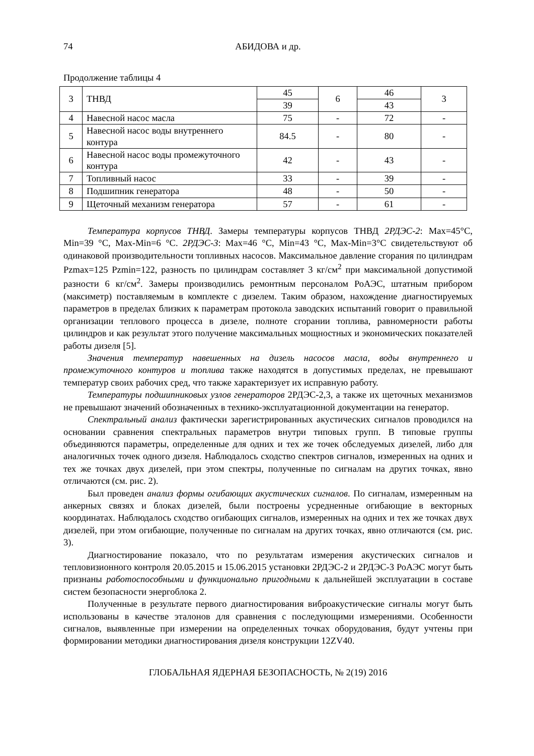74 АБИДОВА и др.
Продолжение таблицы 4
| 3 | ТНВД | 45 | 6 | 46 | 3 |
| | | 39 | | 43 | |
| 4 | Навесной насос масла | 75 | - | 72 | - |
| 5 | Навесной насос воды внутреннего контура | 84.5 | - | 80 | - |
| 6 | Навесной насос воды промежуточного контура | 42 | - | 43 | - |
| 7 | Топливный насос | 33 | - | 39 | - |
| 8 | Подшипник генератора | 48 | - | 50 | - |
| 9 | Щеточный механизм генератора | 57 | - | 61 | - |
Температура корпусов ТНВД. Замеры температуры корпусов ТНВД 2РДЭС-2: Max=45°C, Min=39 °C, Max-Min=6 °C. 2РДЭС-3: Max=46 °C, Min=43 °C, Max-Min=3°C свидетельствуют об одинаковой производительности топливных насосов. Максимальное давление сгорания по цилиндрам Pzmax=125 Pzmin=122, разность по цилиндрам составляет 3 кг/см<sup>2</sup> при максимальной допустимой разности 6 кг/см<sup>2</sup>. Замеры производились ремонтным персоналом РоАЭС, штатным прибором (максиметр) поставляемым в комплекте с дизелем. Таким образом, нахождение диагностируемых параметров в пределах близких к параметрам протокола заводских испытаний говорит о правильной организации теплового процесса в дизеле, полноте сгорании топлива, равномерности работы цилиндров и как результат этого получение максимальных мощностных и экономических показателей работы дизеля [5].
Значения температур навешенных на дизель насосов масла, воды внутреннего и промежуточного контуров и топлива также находятся в допустимых пределах, не превышают температур своих рабочих сред, что также характеризует их исправную работу.
Температуры подшипниковых узлов генераторов 2РДЭС-2,3, а также их щеточных механизмов не превышают значений обозначенных в технико-эксплуатационной документации на генератор.
Спектральный анализ фактически зарегистрированных акустических сигналов проводился на основании сравнения спектральных параметров внутри типовых групп. В типовые группы объединяются параметры, определенные для одних и тех же точек обследуемых дизелей, либо для аналогичных точек одного дизеля. Наблюдалось сходство спектров сигналов, измеренных на одних и тех же точках двух дизелей, при этом спектры, полученные по сигналам на других точках, явно отличаются (см. рис. 2).
Был проведен анализ формы огибающих акустических сигналов. По сигналам, измеренным на анкерных связях и блоках дизелей, были построены усредненные огибающие в векторных координатах. Наблюдалось сходство огибающих сигналов, измеренных на одних и тех же точках двух дизелей, при этом огибающие, полученные по сигналам на других точках, явно отличаются (см. рис. 3).
Диагностирование показало, что по результатам измерения акустических сигналов и тепловизионного контроля 20.05.2015 и 15.06.2015 установки 2РДЭС-2 и 2РДЭС-3 РоАЭС могут быть признаны работоспособными и функционально пригодными к дальнейшей эксплуатации в составе систем безопасности энергоблока 2.
Полученные в результате первого диагностирования виброакустические сигналы могут быть использованы в качестве эталонов для сравнения с последующими измерениями. Особенности сигналов, выявленные при измерении на определенных точках оборудования, будут учтены при формировании методики диагностирования дизеля конструкции 12ZV40.
ГЛОБАЛЬНАЯ ЯДЕРНАЯ БЕЗОПАСНОСТЬ, № 2(19) 2016